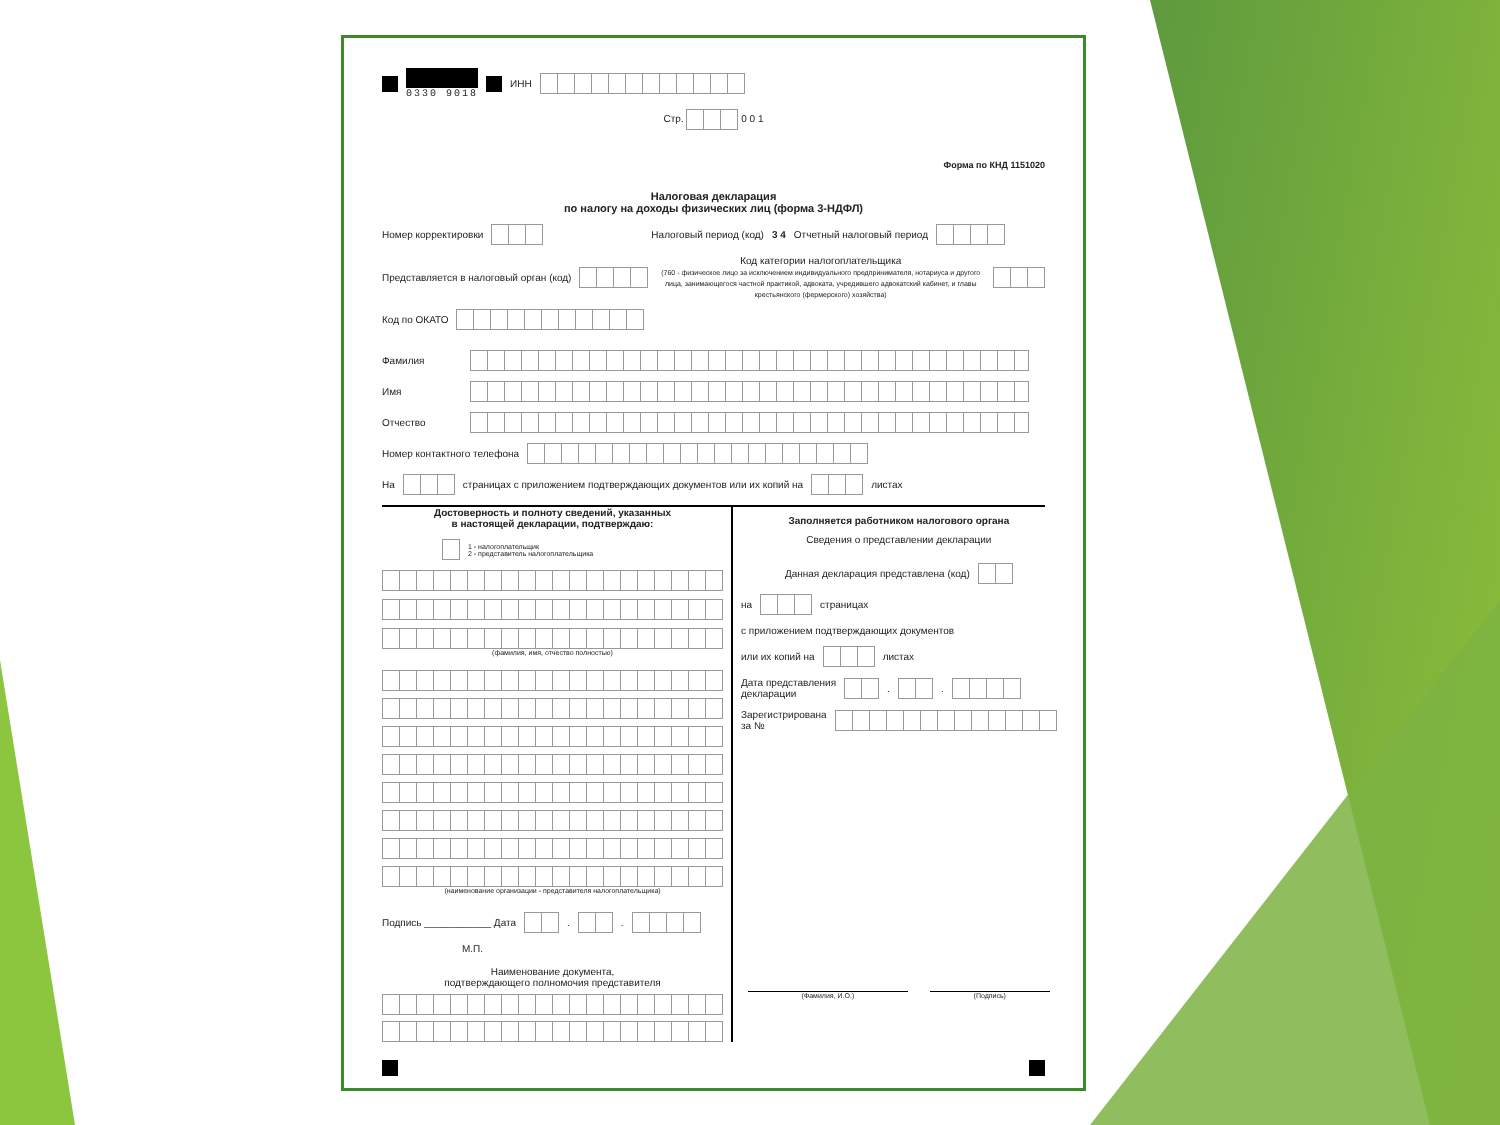0330 9018 ИНН
Стр. 0 0 1
Форма по КНД 1151020
Налоговая декларация
по налогу на доходы физических лиц (форма 3-НДФЛ)
Номер корректировки Налоговый период (код) 3 4 Отчетный налоговый период
Представляется в налоговый орган (код) Код категории налогоплательщика
(760 - физическое лицо за исключением индивидуального предпринимателя, нотариуса и другого лица, занимающегося частной практикой, адвоката, учредившего адвокатский кабинет, и главы крестьянского (фермерского) хозяйства)
Код по ОКАТО
Фамилия
Имя
Отчество
Номер контактного телефона
На страницах с приложением подтверждающих документов или их копий на листах
Достоверность и полноту сведений, указанных
в настоящей декларации, подтверждаю:
1 - налогоплательщик
2 - представитель налогоплательщика
(фамилия, имя, отчество полностью)
(наименование организации - представителя налогоплательщика)
Подпись ____________ Дата . .
М.П.
Наименование документа,
подтверждающего полномочия представителя
Заполняется работником налогового органа
Сведения о представлении декларации
Данная декларация представлена (код)
на страницах
с приложением подтверждающих документов
или их копий на листах
Дата представления
декларации . .
Зарегистрирована
за №
(Фамилия, И.О.) (Подпись)